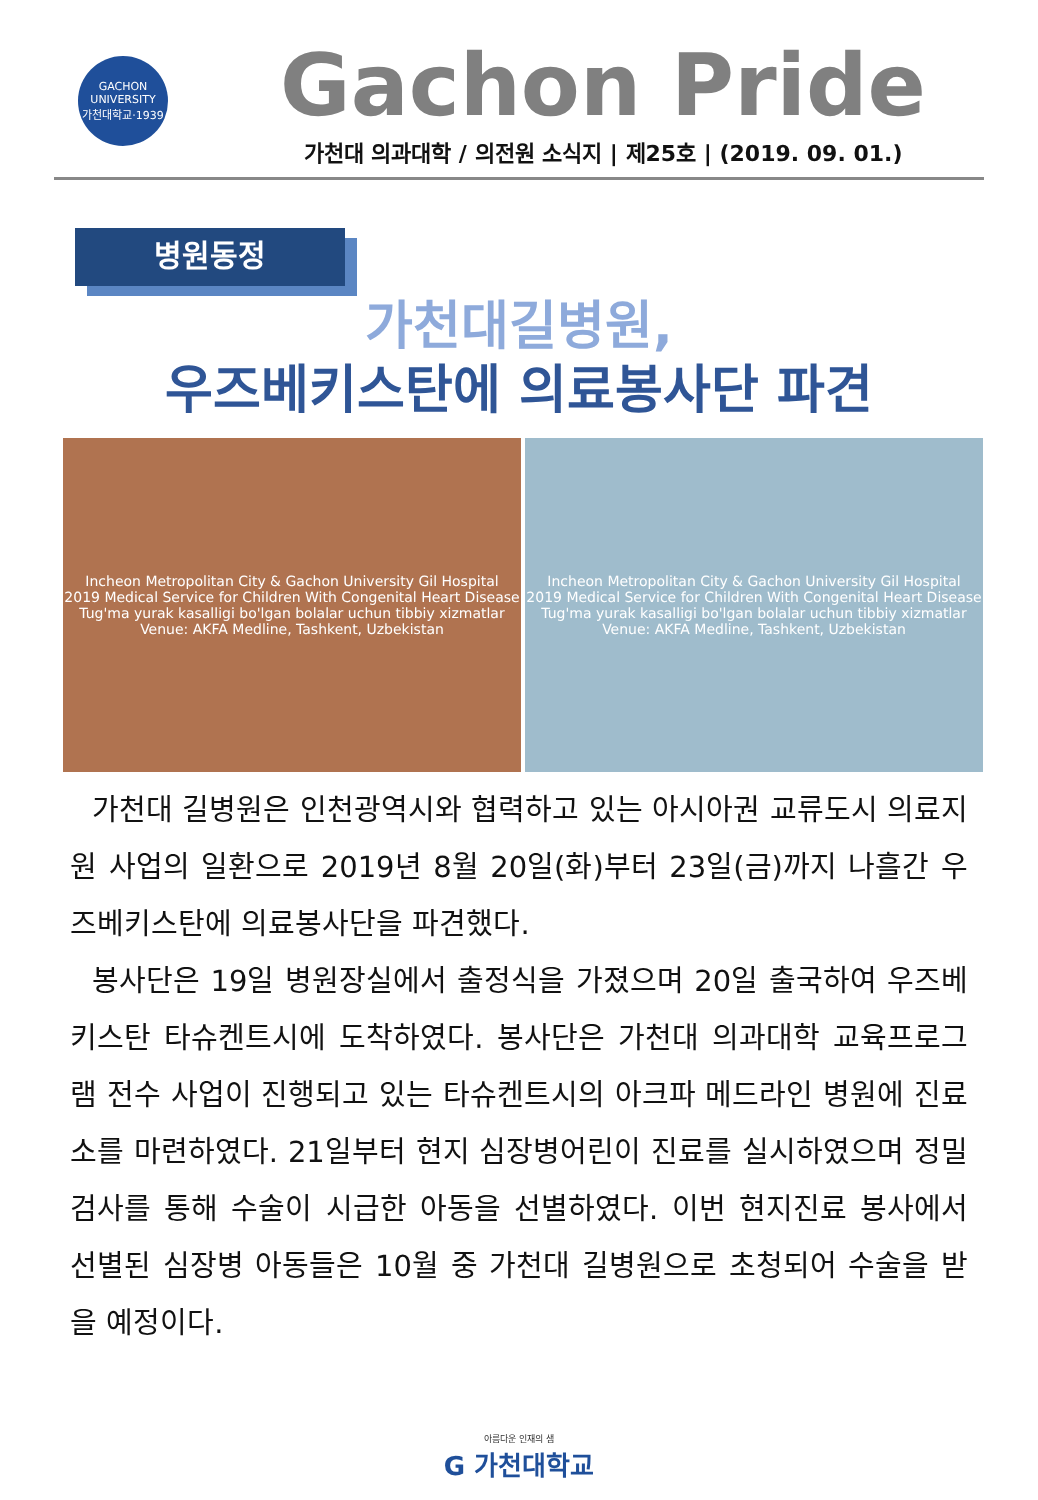GACHON UNIVERSITY
가천대학교·1939
Gachon Pride
가천대 의과대학 / 의전원 소식지 | 제25호 | (2019. 09. 01.)
병원동정
가천대길병원,
우즈베키스탄에 의료봉사단 파견
Incheon Metropolitan City & Gachon University Gil Hospital
2019 Medical Service for Children With Congenital Heart Disease
Tug'ma yurak kasalligi bo'lgan bolalar uchun tibbiy xizmatlar
Venue: AKFA Medline, Tashkent, Uzbekistan
Incheon Metropolitan City & Gachon University Gil Hospital
2019 Medical Service for Children With Congenital Heart Disease
Tug'ma yurak kasalligi bo'lgan bolalar uchun tibbiy xizmatlar
Venue: AKFA Medline, Tashkent, Uzbekistan
가천대 길병원은 인천광역시와 협력하고 있는 아시아권 교류도시 의료지원 사업의 일환으로 2019년 8월 20일(화)부터 23일(금)까지 나흘간 우즈베키스탄에 의료봉사단을 파견했다.
봉사단은 19일 병원장실에서 출정식을 가졌으며 20일 출국하여 우즈베키스탄 타슈켄트시에 도착하였다. 봉사단은 가천대 의과대학 교육프로그램 전수 사업이 진행되고 있는 타슈켄트시의 아크파 메드라인 병원에 진료소를 마련하였다. 21일부터 현지 심장병어린이 진료를 실시하였으며 정밀검사를 통해 수술이 시급한 아동을 선별하였다. 이번 현지진료 봉사에서 선별된 심장병 아동들은 10월 중 가천대 길병원으로 초청되어 수술을 받을 예정이다.
아름다운 인재의 샘
G 가천대학교